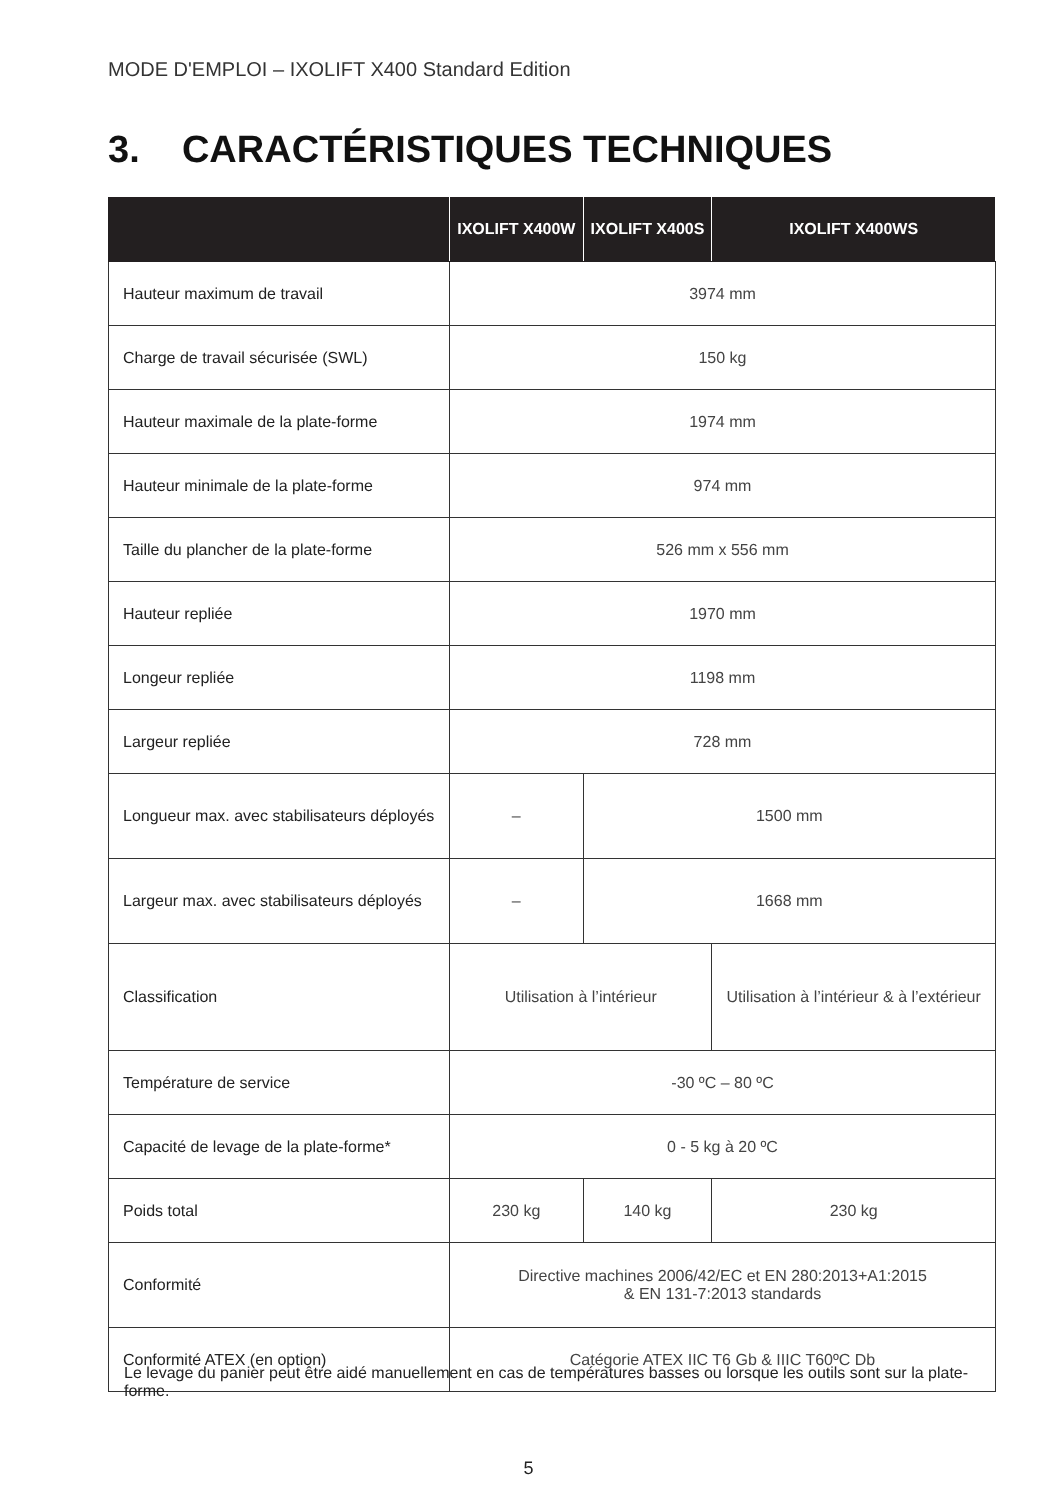MODE D'EMPLOI – IXOLIFT X400 Standard Edition
3. CARACTÉRISTIQUES TECHNIQUES
| | IXOLIFT X400W | IXOLIFT X400S | IXOLIFT X400WS |
| --- | --- | --- | --- |
| Hauteur maximum de travail | 3974 mm | | |
| Charge de travail sécurisée (SWL) | 150 kg | | |
| Hauteur maximale de la plate-forme | 1974 mm | | |
| Hauteur minimale de la plate-forme | 974 mm | | |
| Taille du plancher de la plate-forme | 526 mm x 556 mm | | |
| Hauteur repliée | 1970 mm | | |
| Longeur repliée | 1198 mm | | |
| Largeur repliée | 728 mm | | |
| Longueur max. avec stabilisateurs déployés | – | 1500 mm | |
| Largeur max. avec stabilisateurs déployés | – | 1668 mm | |
| Classification | Utilisation à l’intérieur | | Utilisation à l’intérieur & à l’extérieur |
| Température de service | -30 ºC – 80 ºC | | |
| Capacité de levage de la plate-forme* | 0 - 5 kg à 20 ºC | | |
| Poids total | 230 kg | 140 kg | 230 kg |
| Conformité | Directive machines 2006/42/EC et EN 280:2013+A1:2015 & EN 131-7:2013 standards | | |
| Conformité ATEX (en option) | Catégorie ATEX IIC T6 Gb & IIIC T60ºC Db | | |
Le levage du panier peut être aidé manuellement en cas de températures basses ou lorsque les outils sont sur la plate-forme.
5